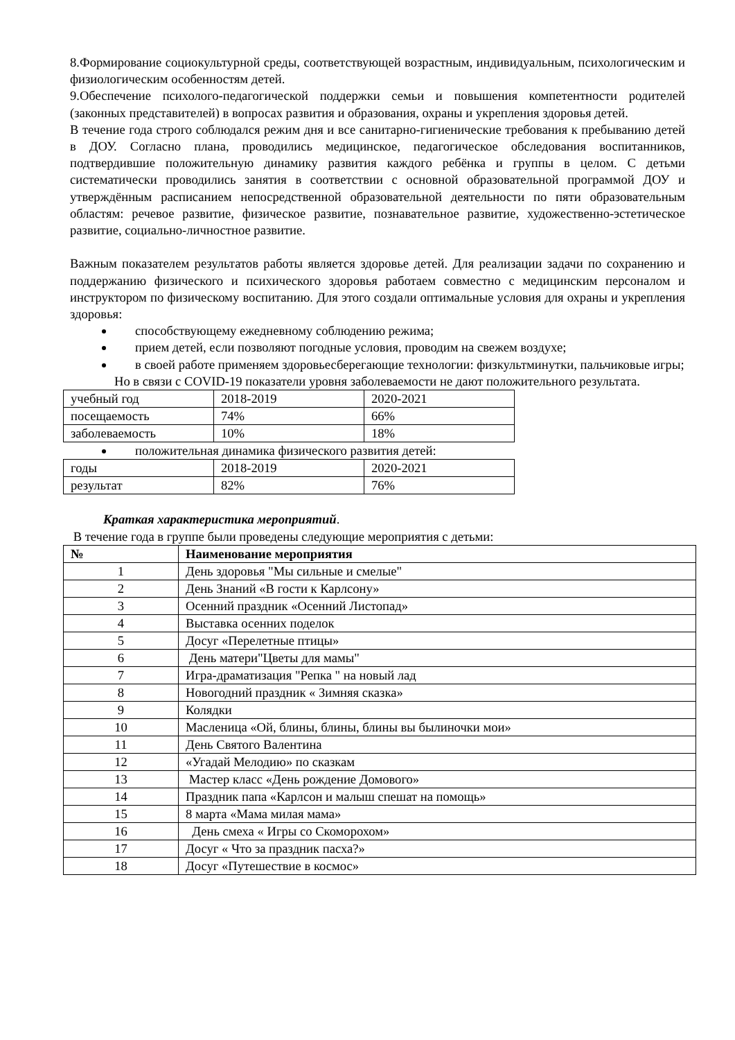8.Формирование социокультурной среды, соответствующей возрастным, индивидуальным, психологическим и физиологическим особенностям детей.
9.Обеспечение психолого-педагогической поддержки семьи и повышения компетентности родителей (законных представителей) в вопросах развития и образования, охраны и укрепления здоровья детей.
В течение года строго соблюдался режим дня и все санитарно-гигиенические требования к пребыванию детей в ДОУ. Согласно плана, проводились медицинское, педагогическое обследования воспитанников, подтвердившие положительную динамику развития каждого ребёнка и группы в целом. С детьми систематически проводились занятия в соответствии с основной образовательной программой ДОУ и утверждённым расписанием непосредственной образовательной деятельности по пяти образовательным областям: речевое развитие, физическое развитие, познавательное развитие, художественно-эстетическое развитие, социально-личностное развитие.
Важным показателем результатов работы является здоровье детей. Для реализации задачи по сохранению и поддержанию физического и психического здоровья работаем совместно с медицинским персоналом и инструктором по физическому воспитанию. Для этого создали оптимальные условия для охраны и укрепления здоровья:
способствующему ежедневному соблюдению режима;
прием детей, если позволяют погодные условия, проводим на свежем воздухе;
в своей работе применяем здоровьесберегающие технологии: физкультминутки, пальчиковые игры;
Но в связи с COVID-19 показатели уровня заболеваемости не дают положительного результата.
| учебный год | 2018-2019 | 2020-2021 |
| посещаемость | 74% | 66% |
| заболеваемость | 10% | 18% |
положительная динамика физического развития детей:
| годы | 2018-2019 | 2020-2021 |
| результат | 82% | 76% |
Краткая характеристика мероприятий.
В течение года в группе были проведены следующие мероприятия с детьми:
| № | Наименование мероприятия |
| --- | --- |
| 1 | День здоровья "Мы сильные и смелые" |
| 2 | День Знаний «В гости к Карлсону» |
| 3 | Осенний праздник «Осенний Листопад» |
| 4 | Выставка осенних поделок |
| 5 | Досуг «Перелетные птицы» |
| 6 | День матери"Цветы для мамы" |
| 7 | Игра-драматизация "Репка " на новый лад |
| 8 | Новогодний праздник « Зимняя сказка» |
| 9 | Колядки |
| 10 | Масленица «Ой, блины, блины, блины вы былиночки мои» |
| 11 | День Святого Валентина |
| 12 | «Угадай Мелодию» по сказкам |
| 13 | Мастер класс «День рождение Домового» |
| 14 | Праздник папа «Карлсон и малыш спешат на помощь» |
| 15 | 8 марта «Мама милая мама» |
| 16 | День смеха « Игры со Скоморохом» |
| 17 | Досуг « Что за праздник пасха?» |
| 18 | Досуг «Путешествие в космос» |